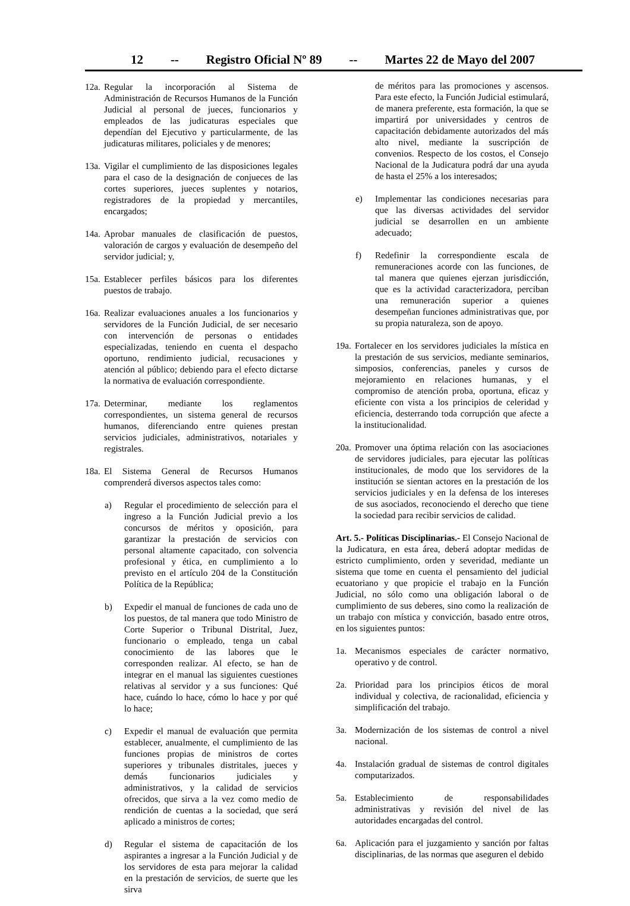12 -- Registro Oficial Nº 89 -- Martes 22 de Mayo del 2007
12a. Regular la incorporación al Sistema de Administración de Recursos Humanos de la Función Judicial al personal de jueces, funcionarios y empleados de las judicaturas especiales que dependían del Ejecutivo y particularmente, de las judicaturas militares, policiales y de menores;
13a. Vigilar el cumplimiento de las disposiciones legales para el caso de la designación de conjueces de las cortes superiores, jueces suplentes y notarios, registradores de la propiedad y mercantiles, encargados;
14a. Aprobar manuales de clasificación de puestos, valoración de cargos y evaluación de desempeño del servidor judicial; y,
15a. Establecer perfiles básicos para los diferentes puestos de trabajo.
16a. Realizar evaluaciones anuales a los funcionarios y servidores de la Función Judicial, de ser necesario con intervención de personas o entidades especializadas, teniendo en cuenta el despacho oportuno, rendimiento judicial, recusaciones y atención al público; debiendo para el efecto dictarse la normativa de evaluación correspondiente.
17a. Determinar, mediante los reglamentos correspondientes, un sistema general de recursos humanos, diferenciando entre quienes prestan servicios judiciales, administrativos, notariales y registrales.
18a. El Sistema General de Recursos Humanos comprenderá diversos aspectos tales como:
a) Regular el procedimiento de selección para el ingreso a la Función Judicial previo a los concursos de méritos y oposición, para garantizar la prestación de servicios con personal altamente capacitado, con solvencia profesional y ética, en cumplimiento a lo previsto en el artículo 204 de la Constitución Política de la República;
b) Expedir el manual de funciones de cada uno de los puestos, de tal manera que todo Ministro de Corte Superior o Tribunal Distrital, Juez, funcionario o empleado, tenga un cabal conocimiento de las labores que le corresponden realizar. Al efecto, se han de integrar en el manual las siguientes cuestiones relativas al servidor y a sus funciones: Qué hace, cuándo lo hace, cómo lo hace y por qué lo hace;
c) Expedir el manual de evaluación que permita establecer, anualmente, el cumplimiento de las funciones propias de ministros de cortes superiores y tribunales distritales, jueces y demás funcionarios judiciales y administrativos, y la calidad de servicios ofrecidos, que sirva a la vez como medio de rendición de cuentas a la sociedad, que será aplicado a ministros de cortes;
d) Regular el sistema de capacitación de los aspirantes a ingresar a la Función Judicial y de los servidores de esta para mejorar la calidad en la prestación de servicios, de suerte que les sirva
de méritos para las promociones y ascensos. Para este efecto, la Función Judicial estimulará, de manera preferente, esta formación, la que se impartirá por universidades y centros de capacitación debidamente autorizados del más alto nivel, mediante la suscripción de convenios. Respecto de los costos, el Consejo Nacional de la Judicatura podrá dar una ayuda de hasta el 25% a los interesados;
e) Implementar las condiciones necesarias para que las diversas actividades del servidor judicial se desarrollen en un ambiente adecuado;
f) Redefinir la correspondiente escala de remuneraciones acorde con las funciones, de tal manera que quienes ejerzan jurisdicción, que es la actividad caracterizadora, perciban una remuneración superior a quienes desempeñan funciones administrativas que, por su propia naturaleza, son de apoyo.
19a. Fortalecer en los servidores judiciales la mística en la prestación de sus servicios, mediante seminarios, simposios, conferencias, paneles y cursos de mejoramiento en relaciones humanas, y el compromiso de atención proba, oportuna, eficaz y eficiente con vista a los principios de celeridad y eficiencia, desterrando toda corrupción que afecte a la institucionalidad.
20a. Promover una óptima relación con las asociaciones de servidores judiciales, para ejecutar las políticas institucionales, de modo que los servidores de la institución se sientan actores en la prestación de los servicios judiciales y en la defensa de los intereses de sus asociados, reconociendo el derecho que tiene la sociedad para recibir servicios de calidad.
Art. 5.- Políticas Disciplinarias.- El Consejo Nacional de la Judicatura, en esta área, deberá adoptar medidas de estricto cumplimiento, orden y severidad, mediante un sistema que tome en cuenta el pensamiento del judicial ecuatoriano y que propicie el trabajo en la Función Judicial, no sólo como una obligación laboral o de cumplimiento de sus deberes, sino como la realización de un trabajo con mística y convicción, basado entre otros, en los siguientes puntos:
1a. Mecanismos especiales de carácter normativo, operativo y de control.
2a. Prioridad para los principios éticos de moral individual y colectiva, de racionalidad, eficiencia y simplificación del trabajo.
3a. Modernización de los sistemas de control a nivel nacional.
4a. Instalación gradual de sistemas de control digitales computarizados.
5a. Establecimiento de responsabilidades administrativas y revisión del nivel de las autoridades encargadas del control.
6a. Aplicación para el juzgamiento y sanción por faltas disciplinarias, de las normas que aseguren el debido